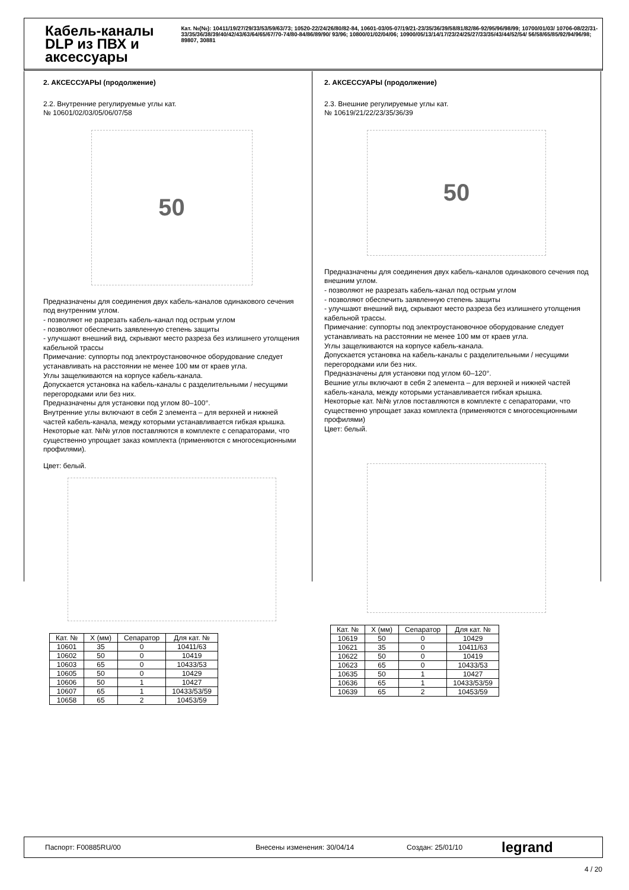Кабель-каналы DLP из ПВХ и аксессуары
Кат. №(№): 10411/19/27/29/33/53/59/63/73; 10520-22/24/26/80/82-84, 10601-03/05-07/19/21-23/35/36/39/58/81/82/86-92/95/96/98/99; 10700/01/03/ 10706-08/22/31-33/35/36/38/39/40/42/43/63/64/65/67/70-74/80-84/86/89/90/ 93/96; 10800/01/02/04/06; 10900/05/13/14/17/23/24/25/27/33/35/43/44/52/54/ 56/58/65/85/92/94/96/98; 89807, 30881
2. АКСЕССУАРЫ (продолжение)
2.2. Внутренние регулируемые углы кат.
№ 10601/02/03/05/06/07/58
50
Предназначены для соединения двух кабель-каналов одинакового сечения под внутренним углом.
- позволяют не разрезать кабель-канал под острым углом
- позволяют обеспечить заявленную степень защиты
- улучшают внешний вид, скрывают место разреза без излишнего утолщения кабельной трассы
Примечание: суппорты под электроустановочное оборудование следует устанавливать на расстоянии не менее 100 мм от краев угла.
Углы защелкиваются на корпусе кабель-канала.
Допускается установка на кабель-каналы с разделительными / несущими перегородками или без них.
Предназначены для установки под углом 80–100°.
Внутренние углы включают в себя 2 элемента – для верхней и нижней частей кабель-канала, между которыми устанавливается гибкая крышка.
Некоторые кат. №№ углов поставляются в комплекте с сепараторами, что существенно упрощает заказ комплекта (применяются с многосекционными профилями).
Цвет: белый.
| Кат. № | X (мм) | Сепаратор | Для кат. № |
| --- | --- | --- | --- |
| 10601 | 35 | 0 | 10411/63 |
| 10602 | 50 | 0 | 10419 |
| 10603 | 65 | 0 | 10433/53 |
| 10605 | 50 | 0 | 10429 |
| 10606 | 50 | 1 | 10427 |
| 10607 | 65 | 1 | 10433/53/59 |
| 10658 | 65 | 2 | 10453/59 |
2. АКСЕССУАРЫ (продолжение)
2.3. Внешние регулируемые углы кат.
№ 10619/21/22/23/35/36/39
50
Предназначены для соединения двух кабель-каналов одинакового сечения под внешним углом.
- позволяют не разрезать кабель-канал под острым углом
- позволяют обеспечить заявленную степень защиты
- улучшают внешний вид, скрывают место разреза без излишнего утолщения кабельной трассы.
Примечание: суппорты под электроустановочное оборудование следует устанавливать на расстоянии не менее 100 мм от краев угла.
Углы защелкиваются на корпусе кабель-канала.
Допускается установка на кабель-каналы с разделительными / несущими перегородками или без них.
Предназначены для установки под углом 60–120°.
Вешние углы включают в себя 2 элемента – для верхней и нижней частей кабель-канала, между которыми устанавливается гибкая крышка.
Некоторые кат. №№ углов поставляются в комплекте с сепараторами, что существенно упрощает заказ комплекта (применяются с многосекционными профилями)
Цвет: белый.
| Кат. № | X (мм) | Сепаратор | Для кат. № |
| --- | --- | --- | --- |
| 10619 | 50 | 0 | 10429 |
| 10621 | 35 | 0 | 10411/63 |
| 10622 | 50 | 0 | 10419 |
| 10623 | 65 | 0 | 10433/53 |
| 10635 | 50 | 1 | 10427 |
| 10636 | 65 | 1 | 10433/53/59 |
| 10639 | 65 | 2 | 10453/59 |
Паспорт: F00885RU/00 Внесены изменения: 30/04/14 Создан: 25/01/10 legrand
4 / 20